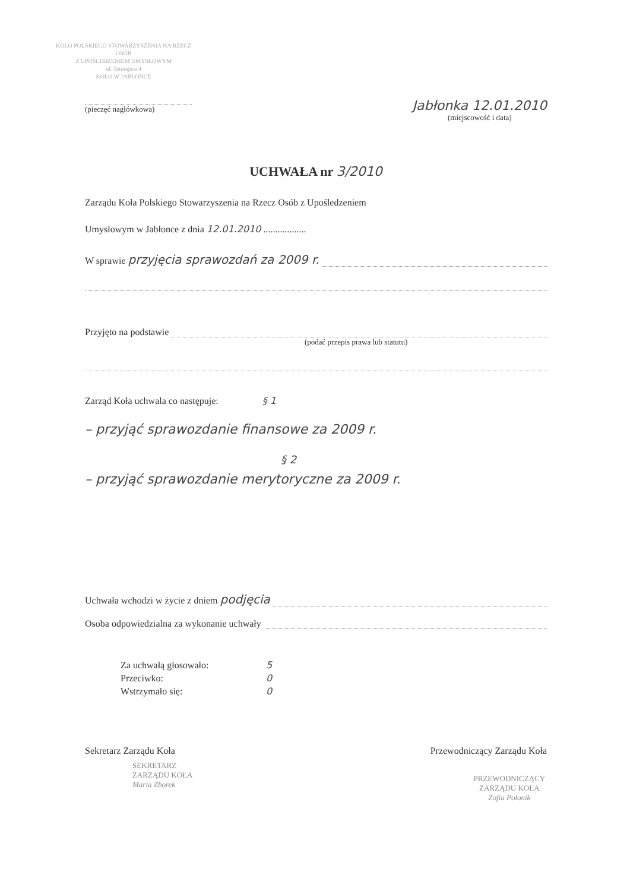KOŁO POLSKIEGO STOWARZYSZENIA NA RZECZ OSÓB
Z UPOŚLEDZENIEM UMYSŁOWYM
ul. Tetmajera 4
KOŁO W JABŁONCE
(pieczęć nagłówkowa)
Jabłonka 12.01.2010
(miejscowość i data)
UCHWAŁA nr 3/2010
Zarządu Koła Polskiego Stowarzyszenia na Rzecz Osób z Upośledzeniem
Umysłowym w Jabłonce z dnia 12.01.2010 ..................
W sprawie przyjęcia sprawozdań za 2009 r.
Przyjęto na podstawie
(podać przepis prawa lub statutu)
Zarząd Koła uchwala co następuje: § 1
– przyjąć sprawozdanie finansowe za 2009 r.
§ 2
– przyjąć sprawozdanie merytoryczne za 2009 r.
Uchwała wchodzi w życie z dniem podjęcia
Osoba odpowiedzialna za wykonanie uchwały
Za uchwałą głosowało: 5
Przeciwko: 0
Wstrzymało się: 0
Sekretarz Zarządu Koła
SEKRETARZ
ZARZĄDU KOŁA
Maria Zborek
Przewodniczący Zarządu Koła
PRZEWODNICZĄCY
ZARZĄDU KOŁA
Zofia Polonik